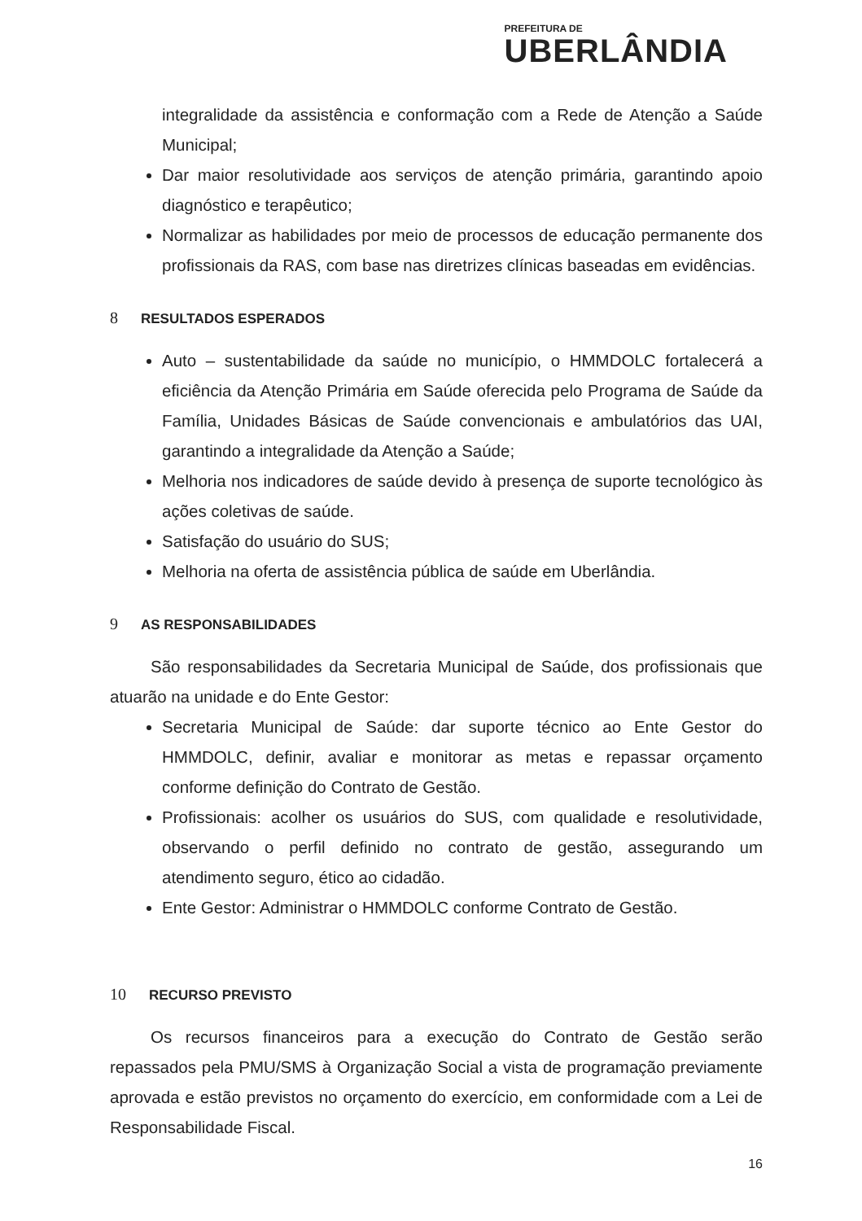PREFEITURA DE
UBERLÂNDIA
integralidade da assistência e conformação com a Rede de Atenção a Saúde Municipal;
Dar maior resolutividade aos serviços de atenção primária, garantindo apoio diagnóstico e terapêutico;
Normalizar as habilidades por meio de processos de educação permanente dos profissionais da RAS, com base nas diretrizes clínicas baseadas em evidências.
8 RESULTADOS ESPERADOS
Auto – sustentabilidade da saúde no município, o HMMDOLC fortalecerá a eficiência da Atenção Primária em Saúde oferecida pelo Programa de Saúde da Família, Unidades Básicas de Saúde convencionais e ambulatórios das UAI, garantindo a integralidade da Atenção a Saúde;
Melhoria nos indicadores de saúde devido à presença de suporte tecnológico às ações coletivas de saúde.
Satisfação do usuário do SUS;
Melhoria na oferta de assistência pública de saúde em Uberlândia.
9 AS RESPONSABILIDADES
São responsabilidades da Secretaria Municipal de Saúde, dos profissionais que atuarão na unidade e do Ente Gestor:
Secretaria Municipal de Saúde: dar suporte técnico ao Ente Gestor do HMMDOLC, definir, avaliar e monitorar as metas e repassar orçamento conforme definição do Contrato de Gestão.
Profissionais: acolher os usuários do SUS, com qualidade e resolutividade, observando o perfil definido no contrato de gestão, assegurando um atendimento seguro, ético ao cidadão.
Ente Gestor: Administrar o HMMDOLC conforme Contrato de Gestão.
10 RECURSO PREVISTO
Os recursos financeiros para a execução do Contrato de Gestão serão repassados pela PMU/SMS à Organização Social a vista de programação previamente aprovada e estão previstos no orçamento do exercício, em conformidade com a Lei de Responsabilidade Fiscal.
16